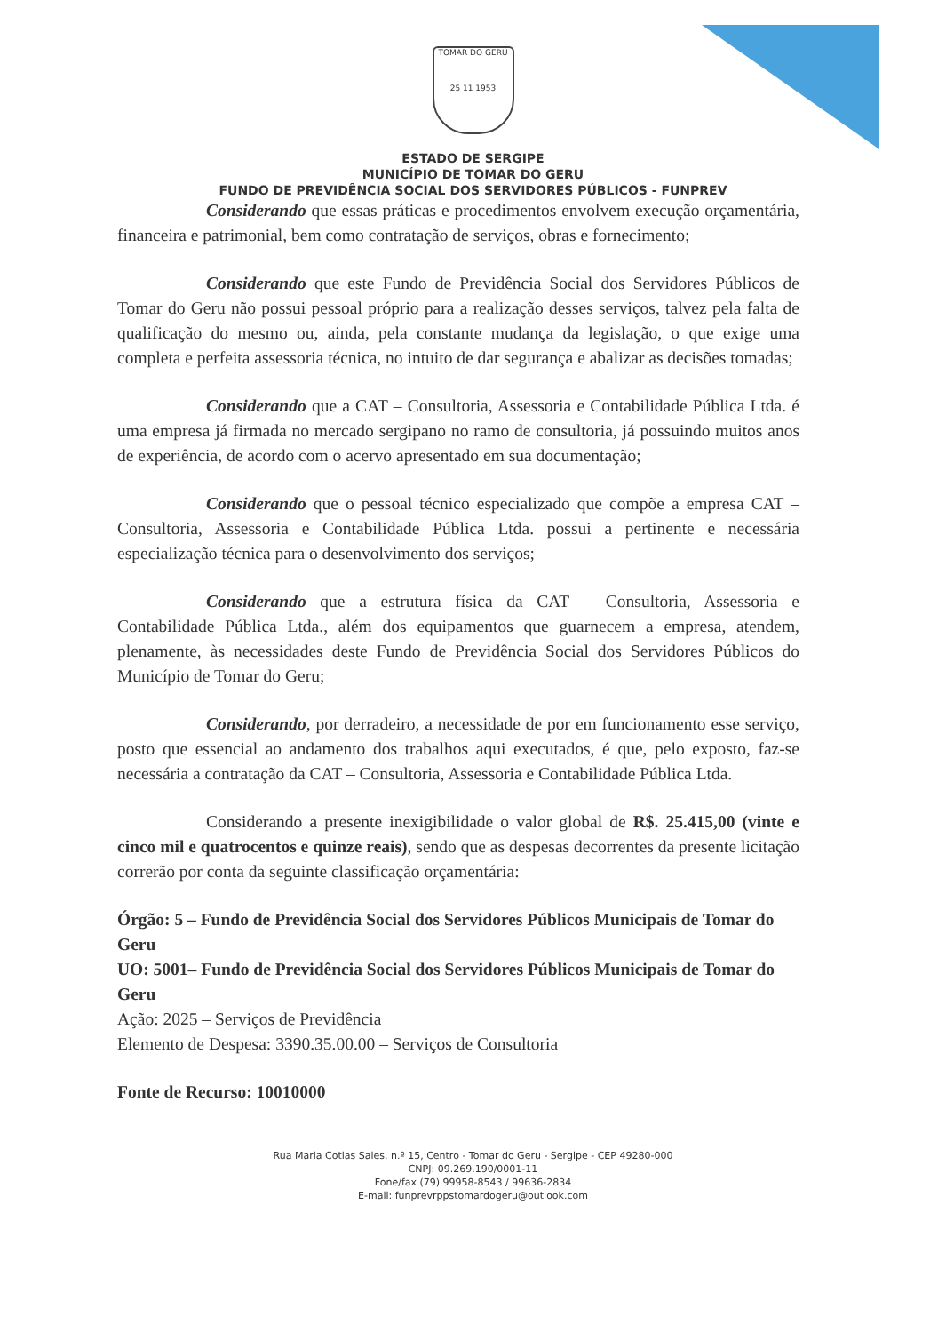TOMAR DO GERU
25 11 1953
ESTADO DE SERGIPE
MUNICÍPIO DE TOMAR DO GERU
FUNDO DE PREVIDÊNCIA SOCIAL DOS SERVIDORES PÚBLICOS - FUNPREV
Considerando que essas práticas e procedimentos envolvem execução orçamentária, financeira e patrimonial, bem como contratação de serviços, obras e fornecimento;
Considerando que este Fundo de Previdência Social dos Servidores Públicos de Tomar do Geru não possui pessoal próprio para a realização desses serviços, talvez pela falta de qualificação do mesmo ou, ainda, pela constante mudança da legislação, o que exige uma completa e perfeita assessoria técnica, no intuito de dar segurança e abalizar as decisões tomadas;
Considerando que a CAT – Consultoria, Assessoria e Contabilidade Pública Ltda. é uma empresa já firmada no mercado sergipano no ramo de consultoria, já possuindo muitos anos de experiência, de acordo com o acervo apresentado em sua documentação;
Considerando que o pessoal técnico especializado que compõe a empresa CAT – Consultoria, Assessoria e Contabilidade Pública Ltda. possui a pertinente e necessária especialização técnica para o desenvolvimento dos serviços;
Considerando que a estrutura física da CAT – Consultoria, Assessoria e Contabilidade Pública Ltda., além dos equipamentos que guarnecem a empresa, atendem, plenamente, às necessidades deste Fundo de Previdência Social dos Servidores Públicos do Município de Tomar do Geru;
Considerando, por derradeiro, a necessidade de por em funcionamento esse serviço, posto que essencial ao andamento dos trabalhos aqui executados, é que, pelo exposto, faz-se necessária a contratação da CAT – Consultoria, Assessoria e Contabilidade Pública Ltda.
Considerando a presente inexigibilidade o valor global de R$. 25.415,00 (vinte e cinco mil e quatrocentos e quinze reais), sendo que as despesas decorrentes da presente licitação correrão por conta da seguinte classificação orçamentária:
Órgão: 5 – Fundo de Previdência Social dos Servidores Públicos Municipais de Tomar do Geru
UO: 5001– Fundo de Previdência Social dos Servidores Públicos Municipais de Tomar do Geru
Ação: 2025 – Serviços de Previdência
Elemento de Despesa: 3390.35.00.00 – Serviços de Consultoria
Fonte de Recurso: 10010000
Rua Maria Cotias Sales, n.º 15, Centro - Tomar do Geru - Sergipe - CEP 49280-000
CNPJ: 09.269.190/0001-11
Fone/fax (79) 99958-8543 / 99636-2834
E-mail: funprevrppstomardogeru@outlook.com